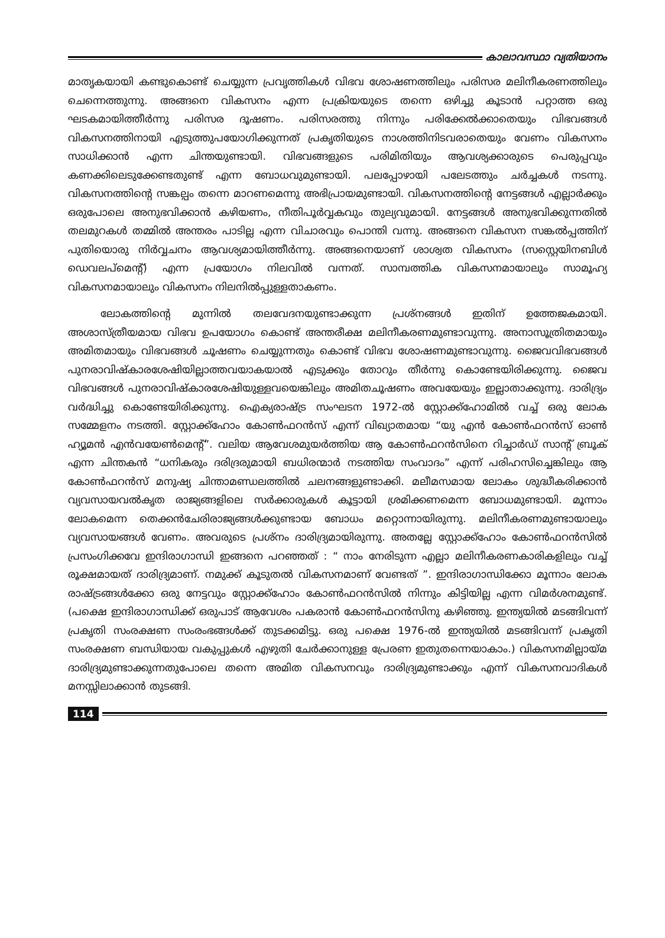കാലാവസ്ഥാ വ്യതിയാനം
മാതൃകയായി കണ്ടുകൊണ്ട് ചെയ്യുന്ന പ്രവൃത്തികൾ വിഭവ ശോഷണത്തിലും പരിസര മലിനീകരണത്തിലും ചെന്നെത്തുന്നു. അങ്ങനെ വികസനം എന്ന പ്രക്രിയയുടെ തന്നെ ഒഴിച്ചു കൂടാൻ പറ്റാത്ത ഒരു ഘടകമായിത്തീർന്നു പരിസര ദൂഷണം. പരിസരത്തു നിന്നും പരിക്കേൽക്കാതെയും വിഭവങ്ങൾ വികസനത്തിനായി എടുത്തുപയോഗിക്കുന്നത് പ്രകൃതിയുടെ നാശത്തിനിടവരാതെയും വേണം വികസനം സാധിക്കാൻ എന്ന ചിന്തയുണ്ടായി. വിഭവങ്ങളുടെ പരിമിതിയും ആവശ്യക്കാരുടെ പെരുപ്പവും കണക്കിലെടുക്കേണ്ടതുണ്ട് എന്ന ബോധവുമുണ്ടായി. പലപ്പോഴായി പലേടത്തും ചർച്ചകൾ നടന്നു. വികസനത്തിന്റെ സങ്കല്പം തന്നെ മാറണമെന്നു അഭിപ്രായമുണ്ടായി. വികസനത്തിന്റെ നേട്ടങ്ങൾ എല്ലാർക്കും ഒരുപോലെ അനുഭവിക്കാൻ കഴിയണം, നീതിപൂർവ്വകവും തുല്യവുമായി. നേട്ടങ്ങൾ അനുഭവിക്കുന്നതിൽ തലമുറകൾ തമ്മിൽ അന്തരം പാടില്ല എന്ന വിചാരവും പൊന്തി വന്നു. അങ്ങനെ വികസന സങ്കൽപ്പത്തിന് പുതിയൊരു നിർവ്വചനം ആവശ്യമായിത്തീർന്നു. അങ്ങനെയാണ് ശാശ്വത വികസനം (സസ്റ്റെയിനബിൾ ഡെവലപ്മെന്റ്) എന്ന പ്രയോഗം നിലവിൽ വന്നത്. സാമ്പത്തിക വികസനമായാലും സാമൂഹ്യ വികസനമായാലും വികസനം നിലനിൽപ്പുള്ളതാകണം.
ലോകത്തിന്റെ മുന്നിൽ തലവേദനയുണ്ടാക്കുന്ന പ്രശ്നങ്ങൾ ഇതിന് ഉത്തേജകമായി. അശാസ്ത്രീയമായ വിഭവ ഉപയോഗം കൊണ്ട് അന്തരീക്ഷ മലിനീകരണമുണ്ടാവുന്നു. അനാസൂത്രിതമായും അമിതമായും വിഭവങ്ങൾ ചൂഷണം ചെയ്യുന്നതും കൊണ്ട് വിഭവ ശോഷണമുണ്ടാവുന്നു. ജൈവവിഭവങ്ങൾ പുനരാവിഷ്കാരശേഷിയില്ലാത്തവയാകയാൽ എടുക്കും തോറും തീർന്നു കൊണ്ടേയിരിക്കുന്നു. ജൈവ വിഭവങ്ങൾ പുനരാവിഷ്കാരശേഷിയുള്ളവയെങ്കിലും അമിതചൂഷണം അവയേയും ഇല്ലാതാക്കുന്നു. ദാരിദ്ര്യം വർദ്ധിച്ചു കൊണ്ടേയിരിക്കുന്നു. ഐക്യരാഷ്ട്ര സംഘടന 1972-ൽ സ്റ്റോക്ക്ഹോമിൽ വച്ച് ഒരു ലോക സമ്മേളനം നടത്തി. സ്റ്റോക്ക്ഹോം കോൺഫറൻസ് എന്ന് വിഖ്യാതമായ “യു എൻ കോൺഫറൻസ് ഓൺ ഹ്യൂമൻ എൻവയേൺമെന്റ്”. വലിയ ആവേശമുയർത്തിയ ആ കോൺഫറൻസിനെ റിച്ചാർഡ് സാന്റ് ബ്രൂക് എന്ന ചിന്തകൻ “ധനികരും ദരിദ്രരുമായി ബധിരന്മാർ നടത്തിയ സംവാദം” എന്ന് പരിഹസിച്ചെങ്കിലും ആ കോൺഫറൻസ് മനുഷ്യ ചിന്താമണ്ഡലത്തിൽ ചലനങ്ങളുണ്ടാക്കി. മലീമസമായ ലോകം ശുദ്ധീകരിക്കാൻ വ്യവസായവൽകൃത രാജ്യങ്ങളിലെ സർക്കാരുകൾ കൂട്ടായി ശ്രമിക്കണമെന്ന ബോധമുണ്ടായി. മൂന്നാം ലോകമെന്ന തെക്കൻചേരിരാജ്യങ്ങൾക്കുണ്ടായ ബോധം മറ്റൊന്നായിരുന്നു. മലിനീകരണമുണ്ടായാലും വ്യവസായങ്ങൾ വേണം. അവരുടെ പ്രശ്നം ദാരിദ്ര്യമായിരുന്നു. അതല്ലേ സ്റ്റോക്ക്ഹോം കോൺഫറൻസിൽ പ്രസംഗിക്കവേ ഇന്ദിരാഗാന്ധി ഇങ്ങനെ പറഞ്ഞത് : “ നാം നേരിടുന്ന എല്ലാ മലിനീകരണകാരികളിലും വച്ച് രൂക്ഷമായത് ദാരിദ്ര്യമാണ്. നമുക്ക് കൂടുതൽ വികസനമാണ് വേണ്ടത് ”. ഇന്ദിരാഗാന്ധിക്കോ മൂന്നാം ലോക രാഷ്ട്രങ്ങൾക്കോ ഒരു നേട്ടവും സ്റ്റോക്ക്ഹോം കോൺഫറൻസിൽ നിന്നും കിട്ടിയില്ല എന്ന വിമർശനമുണ്ട്. (പക്ഷെ ഇന്ദിരാഗാന്ധിക്ക് ഒരുപാട് ആവേശം പകരാൻ കോൺഫറൻസിനു കഴിഞ്ഞു. ഇന്ത്യയിൽ മടങ്ങിവന്ന് പ്രകൃതി സംരക്ഷണ സംരംഭങ്ങൾക്ക് തുടക്കമിട്ടു. ഒരു പക്ഷെ 1976-ൽ ഇന്ത്യയിൽ മടങ്ങിവന്ന് പ്രകൃതി സംരക്ഷണ ബന്ധിയായ വകുപ്പുകൾ എഴുതി ചേർക്കാനുള്ള പ്രേരണ ഇതുതന്നെയാകാം.) വികസനമില്ലായ്മ ദാരിദ്ര്യമുണ്ടാക്കുന്നതുപോലെ തന്നെ അമിത വികസനവും ദാരിദ്ര്യമുണ്ടാക്കും എന്ന് വികസനവാദികൾ മനസ്സിലാക്കാൻ തുടങ്ങി.
114